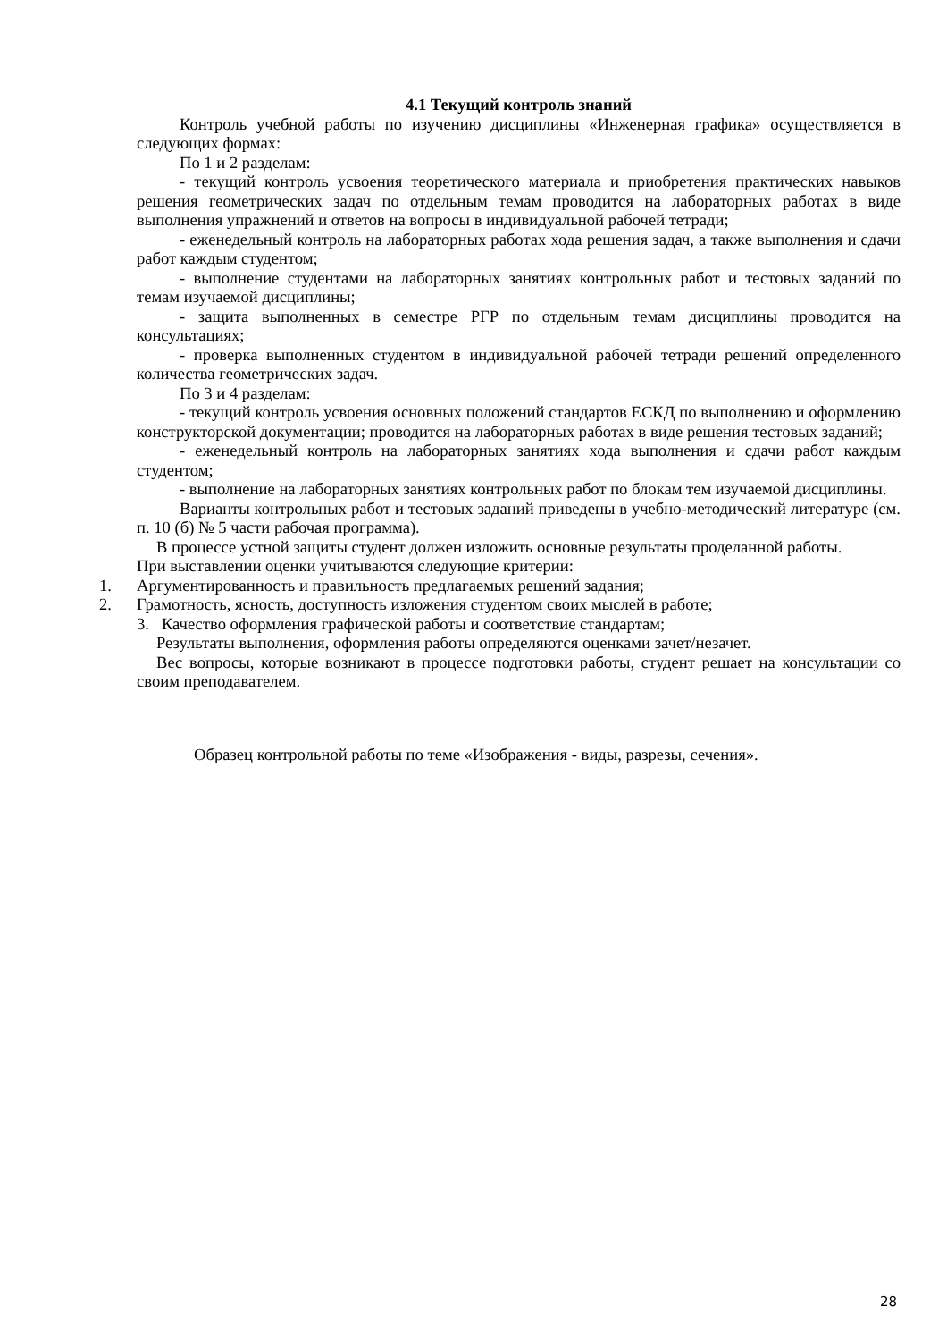4.1 Текущий контроль знаний
Контроль учебной работы по изучению дисциплины «Инженерная графика» осуществляется в следующих формах:
По 1 и 2 разделам:
- текущий контроль усвоения теоретического материала и приобретения практических навыков решения геометрических задач по отдельным темам проводится на лабораторных работах в виде выполнения упражнений и ответов на вопросы в индивидуальной рабочей тетради;
- еженедельный контроль на лабораторных работах хода решения задач, а также выполнения и сдачи работ каждым студентом;
- выполнение студентами на лабораторных занятиях контрольных работ и тестовых заданий по темам изучаемой дисциплины;
- защита выполненных в семестре РГР по отдельным темам дисциплины проводится на консультациях;
- проверка выполненных студентом в индивидуальной рабочей тетради решений определенного количества геометрических задач.
По 3 и 4 разделам:
- текущий контроль усвоения основных положений стандартов ЕСКД по выполнению и оформлению конструкторской документации; проводится на лабораторных работах в виде решения тестовых заданий;
- еженедельный контроль на лабораторных занятиях хода выполнения и сдачи работ каждым студентом;
- выполнение на лабораторных занятиях контрольных работ по блокам тем изучаемой дисциплины.
Варианты контрольных работ и тестовых заданий приведены в учебно-методический литературе (см. п. 10 (б) № 5 части рабочая программа).
В процессе устной защиты студент должен изложить основные результаты проделанной работы.
При выставлении оценки учитываются следующие критерии:
1. Аргументированность и правильность предлагаемых решений задания;
2. Грамотность, ясность, доступность изложения студентом своих мыслей в работе;
3. Качество оформления графической работы и соответствие стандартам;
Результаты выполнения, оформления работы определяются оценками зачет/незачет.
Вес вопросы, которые возникают в процессе подготовки работы, студент решает на консультации со своим преподавателем.
Образец контрольной работы по теме «Изображения - виды, разрезы, сечения».
28